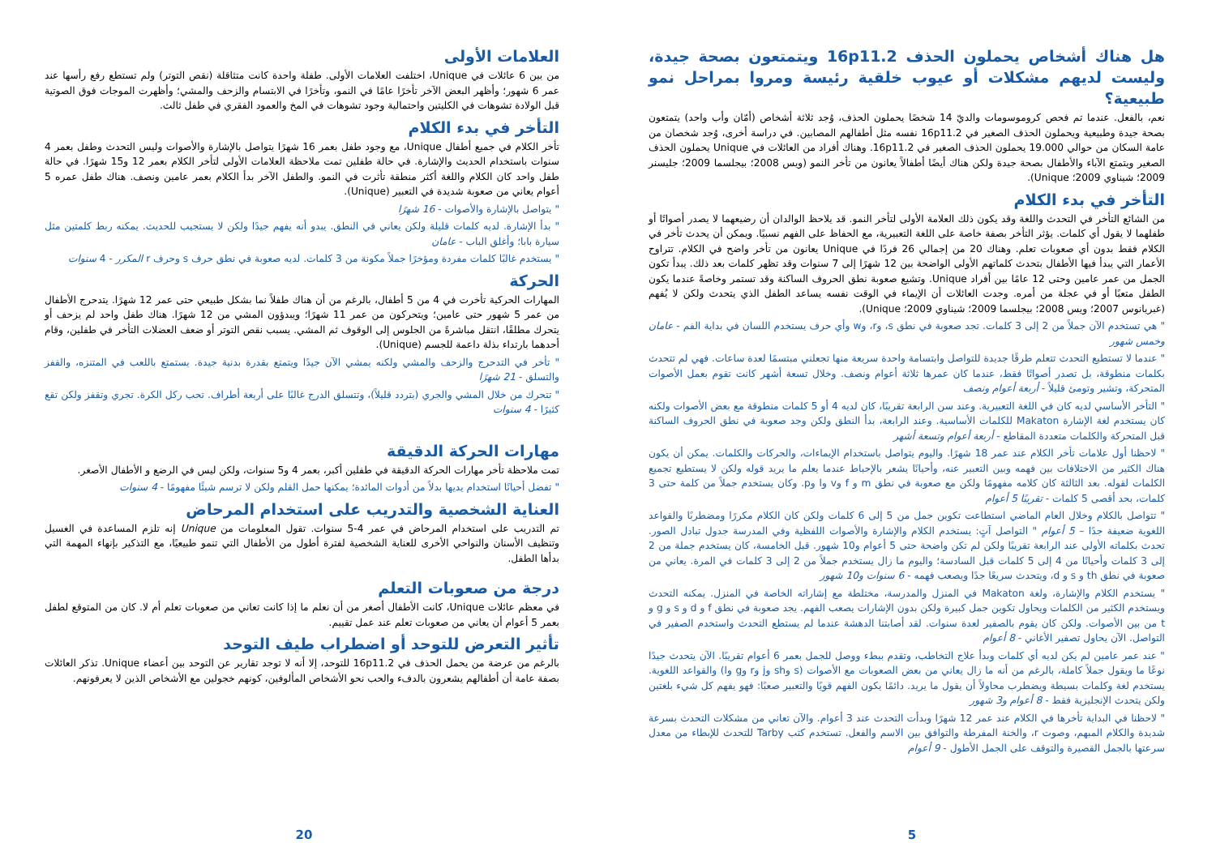هل هناك أشخاص يحملون الحذف 16p11.2 ويتمتعون بصحة جيدة، وليست لديهم مشكلات أو عيوب خلقية رئيسة ومروا بمراحل نمو طبيعية؟
نعم، بالفعل. عندما تم فحص كروموسومات والديّ 14 شخصًا يحملون الحذف، وُجد ثلاثة أشخاص (أمّان وأب واحد) يتمتعون بصحة جيدة وطبيعية ويحملون الحذف الصغير في 16p11.2 نفسه مثل أطفالهم المصابين. في دراسة أخرى، وُجد شخصان من عامة السكان من حوالي 19.000 يحملون الحذف الصغير في 16p11.2. وهناك أفراد من العائلات في Unique يحملون الحذف الصغير ويتمتع الآباء والأطفال بصحة جيدة ولكن هناك أيضًا أطفالاً يعانون من تأخر النمو (ويس 2008؛ بيجلسما 2009؛ جليسنر 2009؛ شيناوي 2009؛ Unique).
التأخر في بدء الكلام
من الشائع التأخر في التحدث واللغة وقد يكون ذلك العلامة الأولى لتأخر النمو. قد يلاحظ الوالدان أن رضيعهما لا يصدر أصواتًا أو طفلهما لا يقول أي كلمات. يؤثر التأخر بصفة خاصة على اللغة التعبيرية، مع الحفاظ على الفهم نسبيًا. ويمكن أن يحدث تأخر في الكلام فقط بدون أي صعوبات تعلم. وهناك 20 من إجمالي 26 فردًا في Unique يعانون من تأخر واضح في الكلام. تتراوح الأعمار التي يبدأ فيها الأطفال بتحدث كلماتهم الأولى الواضحة بين 12 شهرًا إلى 7 سنوات وقد تظهر كلمات بعد ذلك. يبدأ تكون الجمل من عمر عامين وحتى 12 عامًا بين أفراد Unique. وتشيع صعوبة نطق الحروف الساكنة وقد تستمر وخاصةً عندما يكون الطفل متعبًا أو في عجلة من أمره. وجدت العائلات أن الإيماء في الوقت نفسه يساعد الطفل الذي يتحدث ولكن لا يُفهم (غبريانوس 2007؛ ويس 2008؛ بيجلسما 2009؛ شيناوي 2009؛ Unique).
" هي تستخدم الآن جملاً من 2 إلى 3 كلمات. تجد صعوبة في نطق s، وr، وw وأي حرف يستخدم اللسان في بداية الفم - عامان وخمس شهور
" عندما لا تستطيع التحدث تتعلم طرقًا جديدة للتواصل وابتسامة واحدة سريعة منها تجعلني مبتسمًا لعدة ساعات. فهي لم تتحدث بكلمات منطوقة، بل تصدر أصواتًا فقط، عندما كان عمرها ثلاثة أعوام ونصف. وخلال تسعة أشهر كانت تقوم بعمل الأصوات المتحركة، وتشير وتومئ قليلاً - أربعة أعوام ونصف
" التأخر الأساسي لديه كان في اللغة التعبيرية. وعند سن الرابعة تقريبًا، كان لديه 4 أو 5 كلمات منطوقة مع بعض الأصوات ولكنه كان يستخدم لغة الإشارة Makaton للكلمات الأساسية. وعند الرابعة، بدأ النطق ولكن وجد صعوبة في نطق الحروف الساكنة قبل المتحركة والكلمات متعددة المقاطع - أربعة أعوام وتسعة أشهر
" لاحظنا أول علامات تأخر الكلام عند عمر 18 شهرًا. واليوم يتواصل باستخدام الإيماءات، والحركات والكلمات. يمكن أن يكون هناك الكثير من الاختلافات بين فهمه وبين التعبير عنه، وأحيانًا يشعر بالإحباط عندما يعلم ما يريد قوله ولكن لا يستطيع تجميع الكلمات لقوله. بعد الثالثة كان كلامه مفهومًا ولكن مع صعوبة في نطق m و f وv وl وp. وكان يستخدم جملاً من كلمة حتى 3 كلمات، بحد أقصى 5 كلمات - تقريبًا 5 أعوام
" تتواصل بالكلام وخلال العام الماضي استطاعت تكوين جمل من 5 إلى 6 كلمات ولكن كان الكلام مكررًا ومضطربًا والقواعد اللغوية ضعيفة جدًا – 5 أعوام " التواصل آتٍ: يستخدم الكلام والإشارة والأصوات اللفظية وفي المدرسة جدول تبادل الصور. تحدث بكلماته الأولى عند الرابعة تقريبًا ولكن لم تكن واضحة حتى 5 أعوام و10 شهور. قبل الخامسة، كان يستخدم جملة من 2 إلى 3 كلمات وأحيانًا من 4 إلى 5 كلمات قبل السادسة؛ واليوم ما زال يستخدم جملاً من 2 إلى 3 كلمات في المرة. يعاني من صعوبة في نطق th و s و d، ويتحدث سريعًا جدًا ويصعب فهمه - 6 سنوات و10 شهور
" يستخدم الكلام والإشارة، ولغة Makaton في المنزل والمدرسة، مختلطة مع إشاراته الخاصة في المنزل. يمكنه التحدث ويستخدم الكثير من الكلمات ويحاول تكوين جمل كبيرة ولكن بدون الإشارات يصعب الفهم. يجد صعوبة في نطق f و d و s و g و t من بين الأصوات. ولكن كان يقوم بالصفير لعدة سنوات. لقد أصابتنا الدهشة عندما لم يستطع التحدث واستخدم الصفير في التواصل. الآن يحاول تصفير الأغاني - 8 أعوام
" عند عمر عامين لم يكن لديه أي كلمات وبدأ علاج التخاطب، وتقدم ببطء ووصل للجمل بعمر 6 أعوام تقريبًا. الآن يتحدث جيدًا نوعًا ما ويقول جملاً كاملة، بالرغم من أنه ما زال يعاني من بعض الصعوبات مع الأصوات (s وsh وj وr وg وl) والقواعد اللغوية. يستخدم لغة وكلمات بسيطة ويضطرب محاولاً أن يقول ما يريد. دائمًا يكون الفهم قويًا والتعبير صعبًا: فهو يفهم كل شيء بلغتين ولكن يتحدث الإنجليزية فقط - 8 أعوام و3 شهور
" لاحظنا في البداية تأخرها في الكلام عند عمر 12 شهرًا وبدأت التحدث عند 3 أعوام. والآن تعاني من مشكلات التحدث بسرعة شديدة والكلام المبهم، وصوت r، والخنة المفرطة والتوافق بين الاسم والفعل. تستخدم كتب Tarby للتحدث للإبطاء من معدل سرعتها بالجمل القصيرة والتوقف على الجمل الأطول - 9 أعوام
5
العلامات الأولى
من بين 6 عائلات في Unique، اختلفت العلامات الأولى. طفلة واحدة كانت متثاقلة (نقص التوتر) ولم تستطع رفع رأسها عند عمر 6 شهور؛ وأظهر البعض الآخر تأخرًا عامًا في النمو، وتأخرًا في الابتسام والزحف والمشي؛ وأظهرت الموجات فوق الصوتية قبل الولادة تشوهات في الكليتين واحتمالية وجود تشوهات في المخ والعمود الفقري في طفل ثالث.
التأخر في بدء الكلام
تأخر الكلام في جميع أطفال Unique، مع وجود طفل بعمر 16 شهرًا يتواصل بالإشارة والأصوات وليس التحدث وطفل بعمر 4 سنوات باستخدام الحديث والإشارة. في حالة طفلين تمت ملاحظة العلامات الأولى لتأخر الكلام بعمر 12 و15 شهرًا. في حالة طفل واحد كان الكلام واللغة أكثر منطقة تأثرت في النمو. والطفل الآخر بدأ الكلام بعمر عامين ونصف. هناك طفل عمره 5 أعوام يعاني من صعوبة شديدة في التعبير (Unique).
" يتواصل بالإشارة والأصوات - 16 شهرًا
" بدأ الإشارة. لديه كلمات قليلة ولكن يعاني في النطق. يبدو أنه يفهم جيدًا ولكن لا يستجيب للحديث. يمكنه ربط كلمتين مثل سيارة بابا؛ وأغلق الباب - عامان
" يستخدم غالبًا كلمات مفردة ومؤخرًا جملاً مكونة من 3 كلمات. لديه صعوبة في نطق حرف s وحرف r المكرر - 4 سنوات
الحركة
المهارات الحركية تأخرت في 4 من 5 أطفال، بالرغم من أن هناك طفلاً نما بشكل طبيعي حتى عمر 12 شهرًا. يتدحرج الأطفال من عمر 5 شهور حتى عامين؛ ويتحركون من عمر 11 شهرًا؛ ويبدؤون المشي من 12 شهرًا. هناك طفل واحد لم يزحف أو يتحرك مطلقًا، انتقل مباشرةً من الجلوس إلى الوقوف ثم المشي. يسبب نقص التوتر أو ضعف العضلات التأخر في طفلين، وقام أحدهما بارتداء بذلة داعمة للجسم (Unique).
" تأخر في التدحرج والزحف والمشي ولكنه يمشي الآن جيدًا ويتمتع بقدرة بدنية جيدة. يستمتع باللعب في المتنزه، والقفز والتسلق - 21 شهرًا
" تتحرك من خلال المشي والجري (بتردد قليلاً)، وتتسلق الدرج غالبًا على أربعة أطراف. تحب ركل الكرة. تجري وتقفز ولكن تقع كثيرًا - 4 سنوات
مهارات الحركة الدقيقة
تمت ملاحظة تأخر مهارات الحركة الدقيقة في طفلين أكبر، بعمر 4 و5 سنوات، ولكن ليس في الرضع و الأطفال الأصغر.
" تفضل أحيانًا استخدام يديها بدلاً من أدوات المائدة؛ يمكنها حمل القلم ولكن لا ترسم شيئًا مفهومًا - 4 سنوات
العناية الشخصية والتدريب على استخدام المرحاض
تم التدريب على استخدام المرحاض في عمر 4-5 سنوات. تقول المعلومات من Unique إنه تلزم المساعدة في الغسيل وتنظيف الأسنان والنواحي الأخرى للعناية الشخصية لفترة أطول من الأطفال التي تنمو طبيعيًا، مع التذكير بإنهاء المهمة التي بدأها الطفل.
درجة من صعوبات التعلم
في معظم عائلات Unique، كانت الأطفال أصغر من أن نعلم ما إذا كانت تعاني من صعوبات تعلم أم لا. كان من المتوقع لطفل بعمر 5 أعوام أن يعاني من صعوبات تعلم عند عمل تقييم.
تأثير التعرض للتوحد أو اضطراب طيف التوحد
بالرغم من عرضة من يحمل الحذف في 16p11.2 للتوحد، إلا أنه لا توجد تقارير عن التوحد بين أعضاء Unique. تذكر العائلات بصفة عامة أن أطفالهم يشعرون بالدفء والحب نحو الأشخاص المألوفين، كونهم خجولين مع الأشخاص الذين لا يعرفونهم.
20